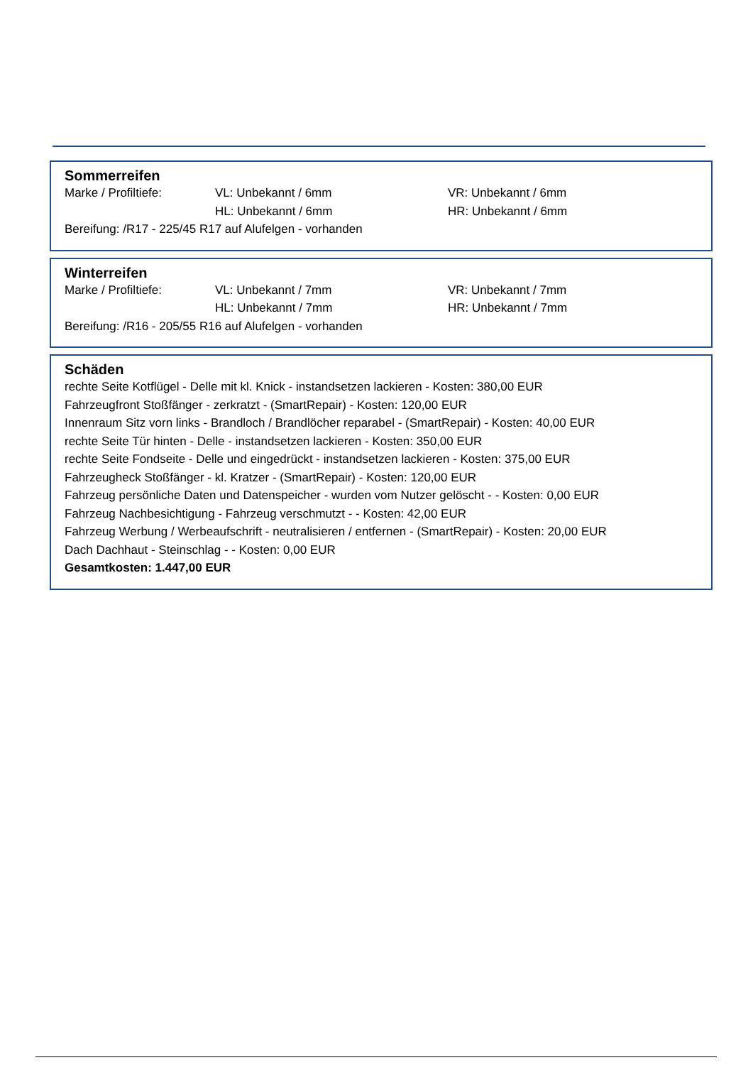Sommerreifen
| Marke / Profiltiefe: | VL: Unbekannt / 6mm | VR: Unbekannt / 6mm |
| | HL: Unbekannt / 6mm | HR: Unbekannt / 6mm |
Bereifung: /R17 - 225/45 R17 auf Alufelgen - vorhanden
Winterreifen
| Marke / Profiltiefe: | VL: Unbekannt / 7mm | VR: Unbekannt / 7mm |
| | HL: Unbekannt / 7mm | HR: Unbekannt / 7mm |
Bereifung: /R16 - 205/55 R16 auf Alufelgen - vorhanden
Schäden
rechte Seite Kotflügel - Delle mit kl. Knick - instandsetzen lackieren - Kosten: 380,00 EUR
Fahrzeugfront Stoßfänger - zerkratzt - (SmartRepair) - Kosten: 120,00 EUR
Innenraum Sitz vorn links - Brandloch / Brandlöcher reparabel - (SmartRepair) - Kosten: 40,00 EUR
rechte Seite Tür hinten - Delle - instandsetzen lackieren - Kosten: 350,00 EUR
rechte Seite Fondseite - Delle und eingedrückt - instandsetzen lackieren - Kosten: 375,00 EUR
Fahrzeugheck Stoßfänger - kl. Kratzer - (SmartRepair) - Kosten: 120,00 EUR
Fahrzeug persönliche Daten und Datenspeicher - wurden vom Nutzer gelöscht - - Kosten: 0,00 EUR
Fahrzeug Nachbesichtigung - Fahrzeug verschmutzt - - Kosten: 42,00 EUR
Fahrzeug Werbung / Werbeaufschrift - neutralisieren / entfernen - (SmartRepair) - Kosten: 20,00 EUR
Dach Dachhaut - Steinschlag - - Kosten: 0,00 EUR
Gesamtkosten: 1.447,00 EUR